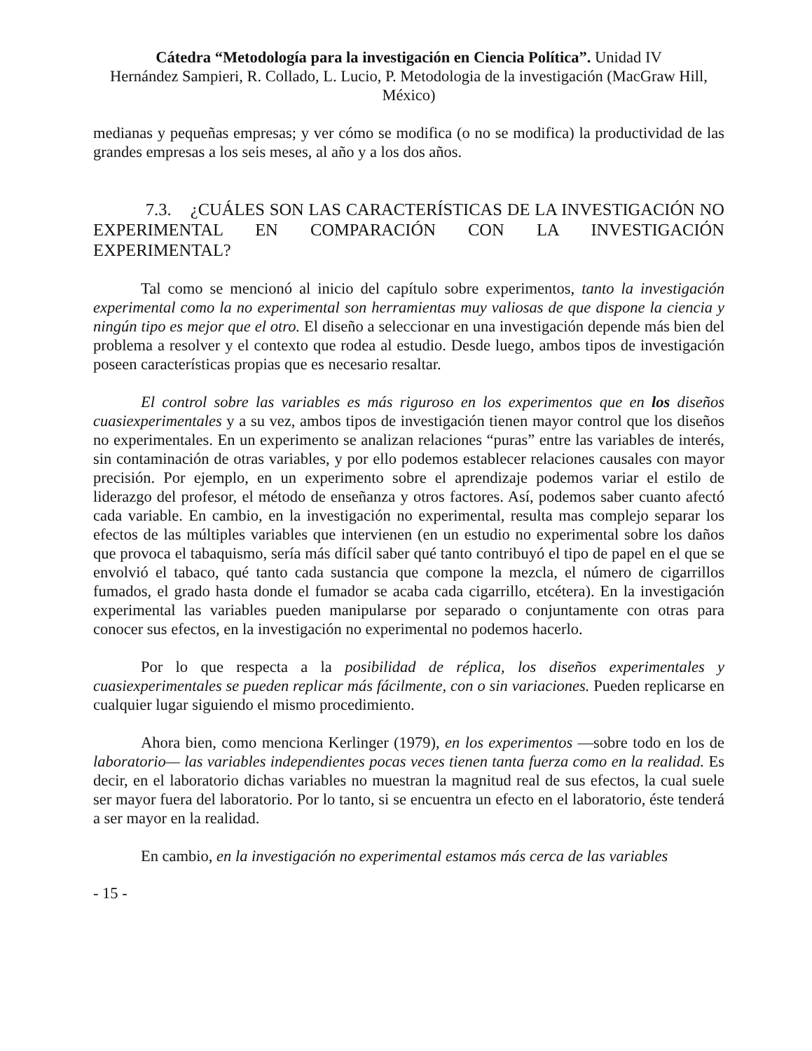Cátedra “Metodología para la investigación en Ciencia Política”. Unidad IV
Hernández Sampieri, R. Collado, L. Lucio, P. Metodologia de la investigación (MacGraw Hill, México)
medianas y pequeñas empresas; y ver cómo se modifica (o no se modifica) la productividad de las grandes empresas a los seis meses, al año y a los dos años.
7.3. ¿CUÁLES SON LAS CARACTERÍSTICAS DE LA INVESTIGACIÓN NO EXPERIMENTAL EN COMPARACIÓN CON LA INVESTIGACIÓN EXPERIMENTAL?
Tal como se mencionó al inicio del capítulo sobre experimentos, tanto la investigación experimental como la no experimental son herramientas muy valiosas de que dispone la ciencia y ningún tipo es mejor que el otro. El diseño a seleccionar en una investigación depende más bien del problema a resolver y el contexto que rodea al estudio. Desde luego, ambos tipos de investigación poseen características propias que es necesario resaltar.
El control sobre las variables es más riguroso en los experimentos que en los diseños cuasiexperimentales y a su vez, ambos tipos de investigación tienen mayor control que los diseños no experimentales. En un experimento se analizan relaciones “puras” entre las variables de interés, sin contaminación de otras variables, y por ello podemos establecer relaciones causales con mayor precisión. Por ejemplo, en un experimento sobre el aprendizaje podemos variar el estilo de liderazgo del profesor, el método de enseñanza y otros factores. Así, podemos saber cuanto afectó cada variable. En cambio, en la investigación no experimental, resulta mas complejo separar los efectos de las múltiples variables que intervienen (en un estudio no experimental sobre los daños que provoca el tabaquismo, sería más difícil saber qué tanto contribuyó el tipo de papel en el que se envolvió el tabaco, qué tanto cada sustancia que compone la mezcla, el número de cigarrillos fumados, el grado hasta donde el fumador se acaba cada cigarrillo, etcétera). En la investigación experimental las variables pueden manipularse por separado o conjuntamente con otras para conocer sus efectos, en la investigación no experimental no podemos hacerlo.
Por lo que respecta a la posibilidad de réplica, los diseños experimentales y cuasiexperimentales se pueden replicar más fácilmente, con o sin variaciones. Pueden replicarse en cualquier lugar siguiendo el mismo procedimiento.
Ahora bien, como menciona Kerlinger (1979), en los experimentos —sobre todo en los de laboratorio— las variables independientes pocas veces tienen tanta fuerza como en la realidad. Es decir, en el laboratorio dichas variables no muestran la magnitud real de sus efectos, la cual suele ser mayor fuera del laboratorio. Por lo tanto, si se encuentra un efecto en el laboratorio, éste tenderá a ser mayor en la realidad.
En cambio, en la investigación no experimental estamos más cerca de las variables
- 15 -